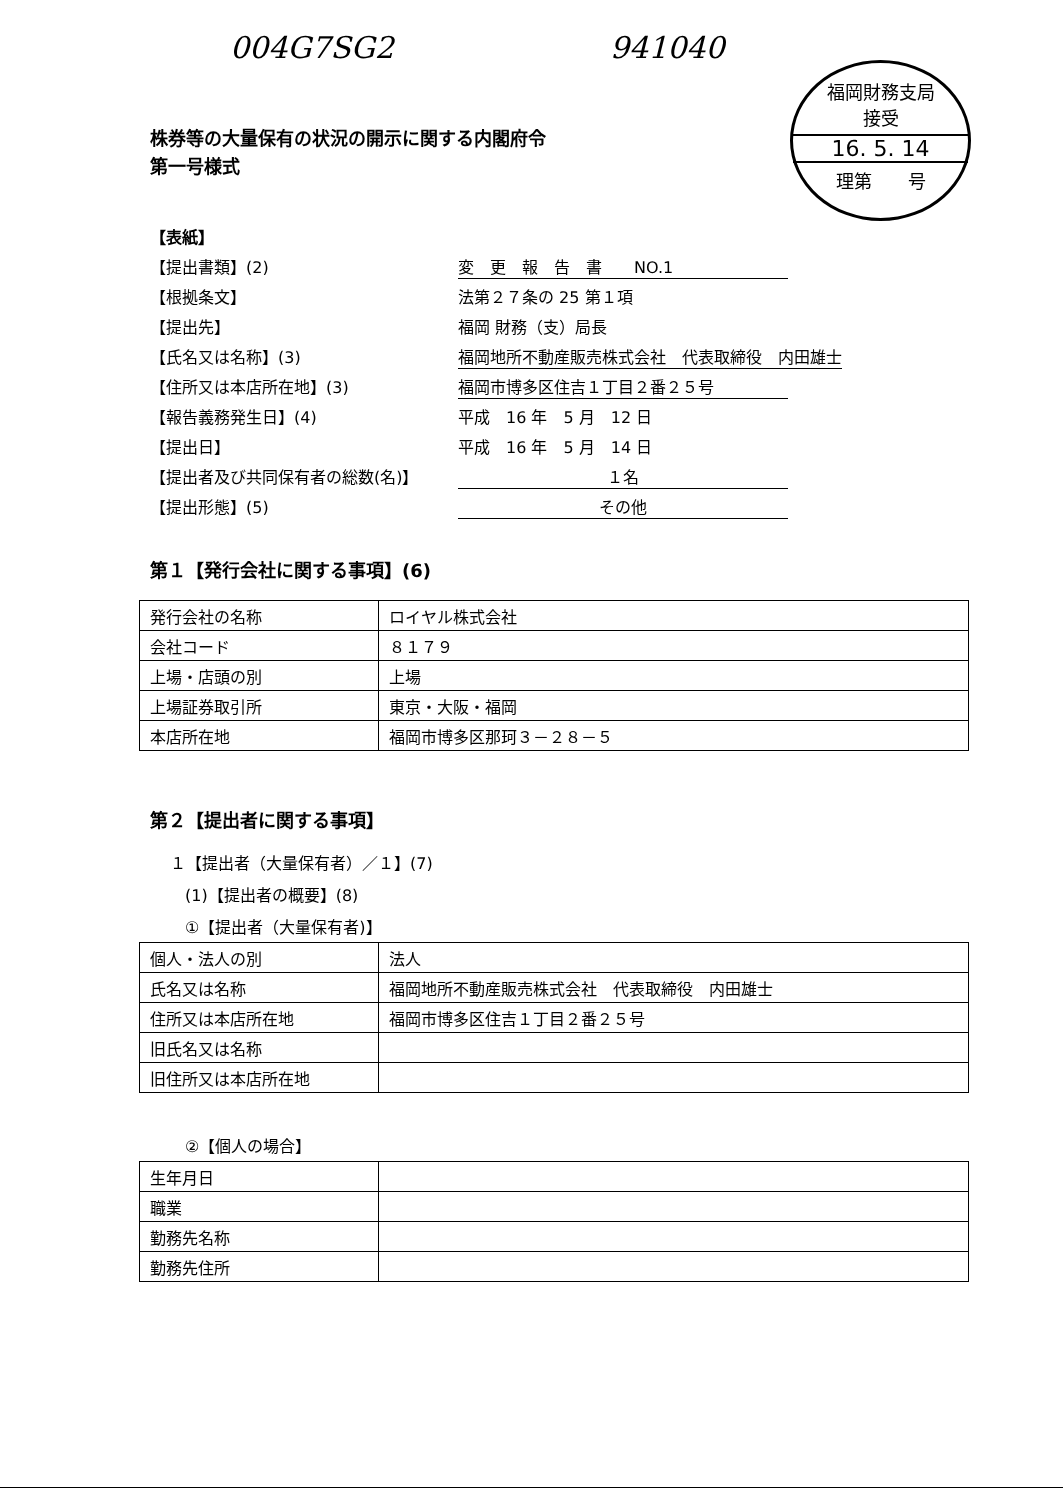004G7SG2 941040
福岡財務支局
接受
16. 5. 14
理第　　号
株券等の大量保有の状況の開示に関する内閣府令
第一号様式
【表紙】
【提出書類】(2) 変　更　報　告　書　　NO.1
【根拠条文】 法第２７条の 25 第１項
【提出先】 福岡 財務（支）局長
【氏名又は名称】(3) 福岡地所不動産販売株式会社　代表取締役　内田雄士
【住所又は本店所在地】(3) 福岡市博多区住吉１丁目２番２５号
【報告義務発生日】(4) 平成　16 年　5 月　12 日
【提出日】 平成　16 年　5 月　14 日
【提出者及び共同保有者の総数(名)】 １名
【提出形態】(5) その他
第１【発行会社に関する事項】(6)
| 発行会社の名称 | ロイヤル株式会社 |
| 会社コード | ８１７９ |
| 上場・店頭の別 | 上場 |
| 上場証券取引所 | 東京・大阪・福岡 |
| 本店所在地 | 福岡市博多区那珂３－２８－５ |
第２【提出者に関する事項】
１【提出者（大量保有者）／１】(7)
(1)【提出者の概要】(8)
①【提出者（大量保有者)】
| 個人・法人の別 | 法人 |
| 氏名又は名称 | 福岡地所不動産販売株式会社 代表取締役 内田雄士 |
| 住所又は本店所在地 | 福岡市博多区住吉１丁目２番２５号 |
| 旧氏名又は名称 | |
| 旧住所又は本店所在地 | |
②【個人の場合】
| 生年月日 | |
| 職業 | |
| 勤務先名称 | |
| 勤務先住所 | |